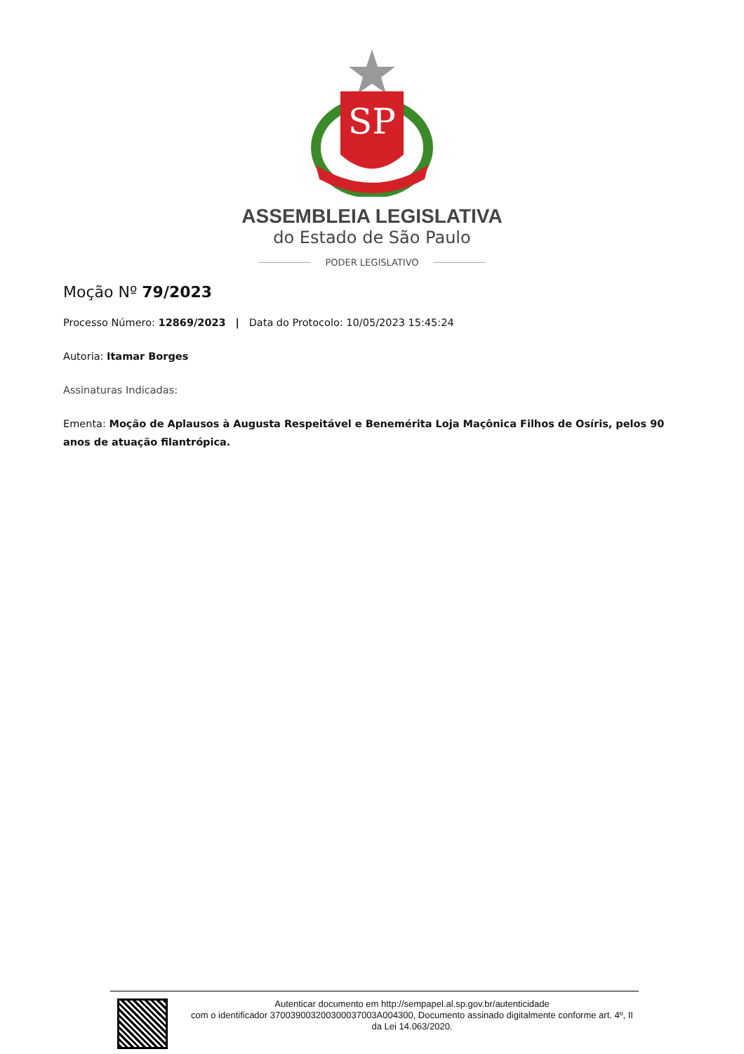SP
ASSEMBLEIA LEGISLATIVA
do Estado de São Paulo
PODER LEGISLATIVO
Moção Nº 79/2023
Processo Número: 12869/2023 | Data do Protocolo: 10/05/2023 15:45:24
Autoria: Itamar Borges
Assinaturas Indicadas:
Ementa: Moção de Aplausos à Augusta Respeitável e Benemérita Loja Maçônica Filhos de Osíris, pelos 90 anos de atuação filantrópica.
Autenticar documento em http://sempapel.al.sp.gov.br/autenticidade
com o identificador 370039003200300037003A004300, Documento assinado digitalmente conforme art. 4º, II da Lei 14.063/2020.